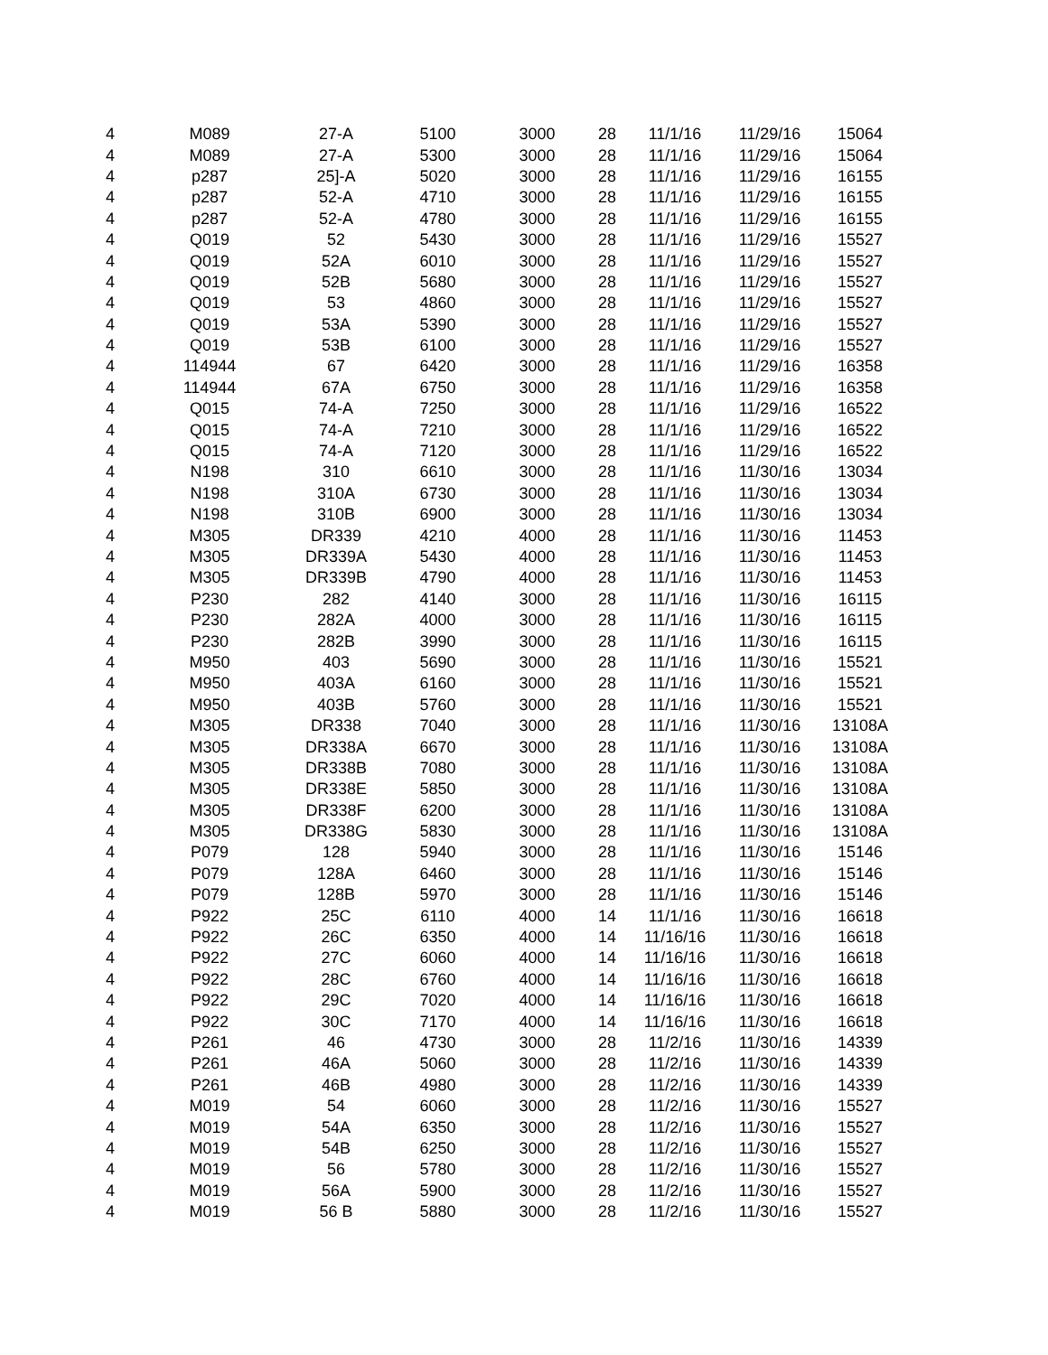| 4 | M089 | 27-A | 5100 | 3000 | 28 | 11/1/16 | 11/29/16 | 15064 |
| 4 | M089 | 27-A | 5300 | 3000 | 28 | 11/1/16 | 11/29/16 | 15064 |
| 4 | p287 | 25]-A | 5020 | 3000 | 28 | 11/1/16 | 11/29/16 | 16155 |
| 4 | p287 | 52-A | 4710 | 3000 | 28 | 11/1/16 | 11/29/16 | 16155 |
| 4 | p287 | 52-A | 4780 | 3000 | 28 | 11/1/16 | 11/29/16 | 16155 |
| 4 | Q019 | 52 | 5430 | 3000 | 28 | 11/1/16 | 11/29/16 | 15527 |
| 4 | Q019 | 52A | 6010 | 3000 | 28 | 11/1/16 | 11/29/16 | 15527 |
| 4 | Q019 | 52B | 5680 | 3000 | 28 | 11/1/16 | 11/29/16 | 15527 |
| 4 | Q019 | 53 | 4860 | 3000 | 28 | 11/1/16 | 11/29/16 | 15527 |
| 4 | Q019 | 53A | 5390 | 3000 | 28 | 11/1/16 | 11/29/16 | 15527 |
| 4 | Q019 | 53B | 6100 | 3000 | 28 | 11/1/16 | 11/29/16 | 15527 |
| 4 | 114944 | 67 | 6420 | 3000 | 28 | 11/1/16 | 11/29/16 | 16358 |
| 4 | 114944 | 67A | 6750 | 3000 | 28 | 11/1/16 | 11/29/16 | 16358 |
| 4 | Q015 | 74-A | 7250 | 3000 | 28 | 11/1/16 | 11/29/16 | 16522 |
| 4 | Q015 | 74-A | 7210 | 3000 | 28 | 11/1/16 | 11/29/16 | 16522 |
| 4 | Q015 | 74-A | 7120 | 3000 | 28 | 11/1/16 | 11/29/16 | 16522 |
| 4 | N198 | 310 | 6610 | 3000 | 28 | 11/1/16 | 11/30/16 | 13034 |
| 4 | N198 | 310A | 6730 | 3000 | 28 | 11/1/16 | 11/30/16 | 13034 |
| 4 | N198 | 310B | 6900 | 3000 | 28 | 11/1/16 | 11/30/16 | 13034 |
| 4 | M305 | DR339 | 4210 | 4000 | 28 | 11/1/16 | 11/30/16 | 11453 |
| 4 | M305 | DR339A | 5430 | 4000 | 28 | 11/1/16 | 11/30/16 | 11453 |
| 4 | M305 | DR339B | 4790 | 4000 | 28 | 11/1/16 | 11/30/16 | 11453 |
| 4 | P230 | 282 | 4140 | 3000 | 28 | 11/1/16 | 11/30/16 | 16115 |
| 4 | P230 | 282A | 4000 | 3000 | 28 | 11/1/16 | 11/30/16 | 16115 |
| 4 | P230 | 282B | 3990 | 3000 | 28 | 11/1/16 | 11/30/16 | 16115 |
| 4 | M950 | 403 | 5690 | 3000 | 28 | 11/1/16 | 11/30/16 | 15521 |
| 4 | M950 | 403A | 6160 | 3000 | 28 | 11/1/16 | 11/30/16 | 15521 |
| 4 | M950 | 403B | 5760 | 3000 | 28 | 11/1/16 | 11/30/16 | 15521 |
| 4 | M305 | DR338 | 7040 | 3000 | 28 | 11/1/16 | 11/30/16 | 13108A |
| 4 | M305 | DR338A | 6670 | 3000 | 28 | 11/1/16 | 11/30/16 | 13108A |
| 4 | M305 | DR338B | 7080 | 3000 | 28 | 11/1/16 | 11/30/16 | 13108A |
| 4 | M305 | DR338E | 5850 | 3000 | 28 | 11/1/16 | 11/30/16 | 13108A |
| 4 | M305 | DR338F | 6200 | 3000 | 28 | 11/1/16 | 11/30/16 | 13108A |
| 4 | M305 | DR338G | 5830 | 3000 | 28 | 11/1/16 | 11/30/16 | 13108A |
| 4 | P079 | 128 | 5940 | 3000 | 28 | 11/1/16 | 11/30/16 | 15146 |
| 4 | P079 | 128A | 6460 | 3000 | 28 | 11/1/16 | 11/30/16 | 15146 |
| 4 | P079 | 128B | 5970 | 3000 | 28 | 11/1/16 | 11/30/16 | 15146 |
| 4 | P922 | 25C | 6110 | 4000 | 14 | 11/1/16 | 11/30/16 | 16618 |
| 4 | P922 | 26C | 6350 | 4000 | 14 | 11/16/16 | 11/30/16 | 16618 |
| 4 | P922 | 27C | 6060 | 4000 | 14 | 11/16/16 | 11/30/16 | 16618 |
| 4 | P922 | 28C | 6760 | 4000 | 14 | 11/16/16 | 11/30/16 | 16618 |
| 4 | P922 | 29C | 7020 | 4000 | 14 | 11/16/16 | 11/30/16 | 16618 |
| 4 | P922 | 30C | 7170 | 4000 | 14 | 11/16/16 | 11/30/16 | 16618 |
| 4 | P261 | 46 | 4730 | 3000 | 28 | 11/2/16 | 11/30/16 | 14339 |
| 4 | P261 | 46A | 5060 | 3000 | 28 | 11/2/16 | 11/30/16 | 14339 |
| 4 | P261 | 46B | 4980 | 3000 | 28 | 11/2/16 | 11/30/16 | 14339 |
| 4 | M019 | 54 | 6060 | 3000 | 28 | 11/2/16 | 11/30/16 | 15527 |
| 4 | M019 | 54A | 6350 | 3000 | 28 | 11/2/16 | 11/30/16 | 15527 |
| 4 | M019 | 54B | 6250 | 3000 | 28 | 11/2/16 | 11/30/16 | 15527 |
| 4 | M019 | 56 | 5780 | 3000 | 28 | 11/2/16 | 11/30/16 | 15527 |
| 4 | M019 | 56A | 5900 | 3000 | 28 | 11/2/16 | 11/30/16 | 15527 |
| 4 | M019 | 56 B | 5880 | 3000 | 28 | 11/2/16 | 11/30/16 | 15527 |